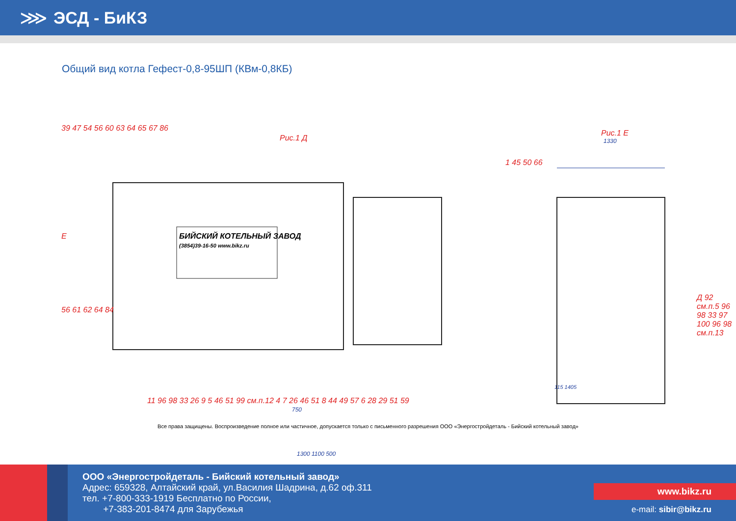⋙ ЭСД - БиКЗ
Общий вид котла Гефест-0,8-95ШП (КВм-0,8КБ)
Рис.1 Д
Рис.1 Е
1330
39 47 54 56 60 63 64 65 67 86
E
56 61 62 64 84
1 45 50 66
Д 92 см.п.5 96 98 33 97 100 96 98 см.п.13
БИЙСКИЙ КОТЕЛЬНЫЙ ЗАВОД
(3854)39-16-50 www.bikz.ru
11 96 98 33 26 9 5 46 51 99 см.п.12 4 7 26 46 51 8 44 49 57 6 28 29 51 59
750
1300 1100 500
115 1405
Все права защищены. Воспроизведение полное или частичное, допускается только с письменного разрешения ООО «Энергостройдеталь - Бийский котельный завод»
ООО «Энергостройдеталь - Бийский котельный завод»
Адрес: 659328, Алтайский край, ул.Василия Шадрина, д.62 оф.311
тел. +7-800-333-1919 Бесплатно по России,
+7-383-201-8474 для Зарубежья
www.bikz.ru
e-mail: sibir@bikz.ru